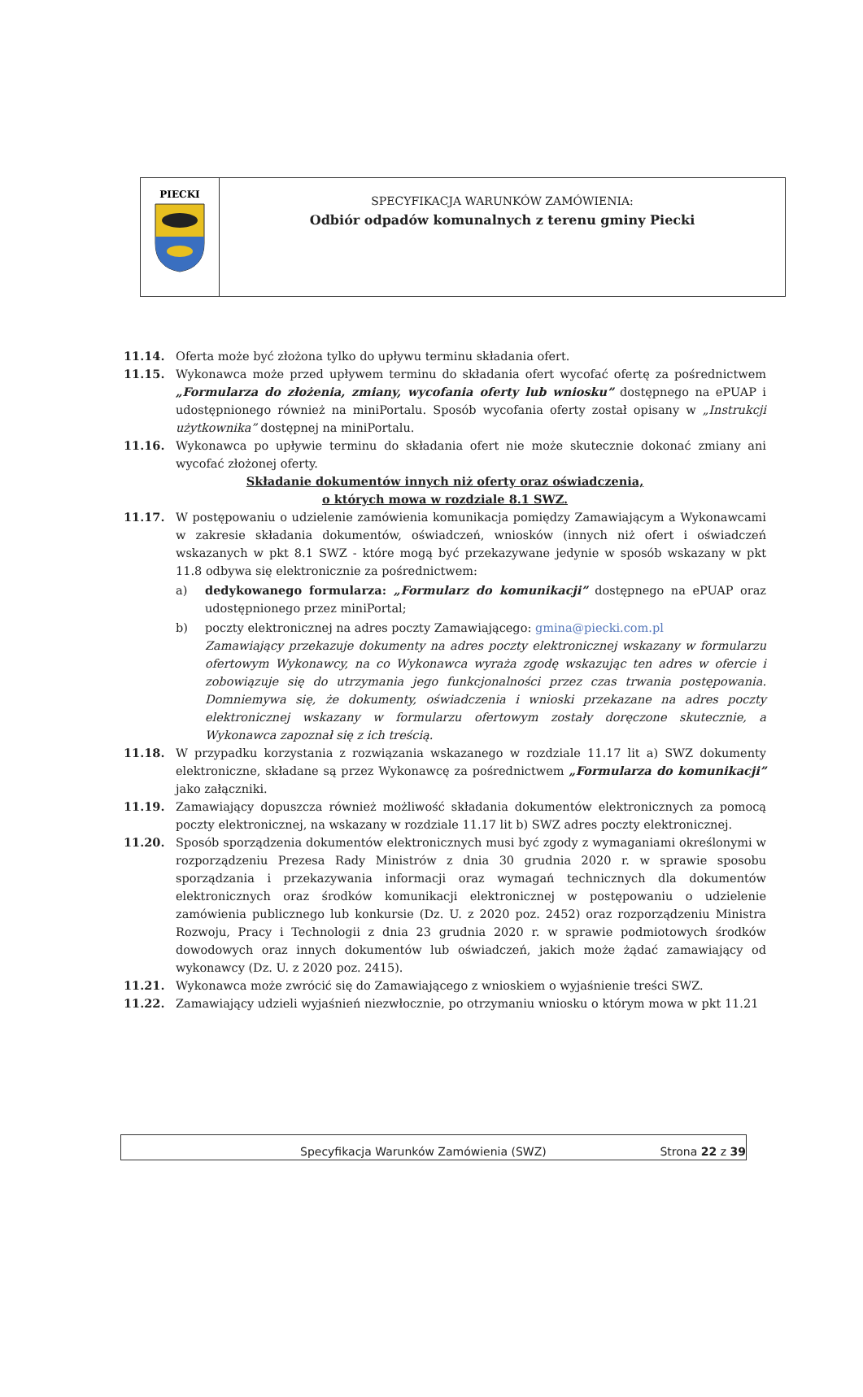PIECKI
SPECYFIKACJA WARUNKÓW ZAMÓWIENIA:
Odbiór odpadów komunalnych z terenu gminy Piecki
11.14. Oferta może być złożona tylko do upływu terminu składania ofert.
11.15. Wykonawca może przed upływem terminu do składania ofert wycofać ofertę za pośrednictwem „Formularza do złożenia, zmiany, wycofania oferty lub wniosku” dostępnego na ePUAP i udostępnionego również na miniPortalu. Sposób wycofania oferty został opisany w „Instrukcji użytkownika” dostępnej na miniPortalu.
11.16. Wykonawca po upływie terminu do składania ofert nie może skutecznie dokonać zmiany ani wycofać złożonej oferty.
Składanie dokumentów innych niż oferty oraz oświadczenia,
o których mowa w rozdziale 8.1 SWZ.
11.17. W postępowaniu o udzielenie zamówienia komunikacja pomiędzy Zamawiającym a Wykonawcami w zakresie składania dokumentów, oświadczeń, wniosków (innych niż ofert i oświadczeń wskazanych w pkt 8.1 SWZ - które mogą być przekazywane jedynie w sposób wskazany w pkt 11.8 odbywa się elektronicznie za pośrednictwem:
a) dedykowanego formularza: „Formularz do komunikacji” dostępnego na ePUAP oraz udostępnionego przez miniPortal;
b) poczty elektronicznej na adres poczty Zamawiającego: gmina@piecki.com.pl
Zamawiający przekazuje dokumenty na adres poczty elektronicznej wskazany w formularzu ofertowym Wykonawcy, na co Wykonawca wyraża zgodę wskazując ten adres w ofercie i zobowiązuje się do utrzymania jego funkcjonalności przez czas trwania postępowania. Domniemywa się, że dokumenty, oświadczenia i wnioski przekazane na adres poczty elektronicznej wskazany w formularzu ofertowym zostały doręczone skutecznie, a Wykonawca zapoznał się z ich treścią.
11.18. W przypadku korzystania z rozwiązania wskazanego w rozdziale 11.17 lit a) SWZ dokumenty elektroniczne, składane są przez Wykonawcę za pośrednictwem „Formularza do komunikacji” jako załączniki.
11.19. Zamawiający dopuszcza również możliwość składania dokumentów elektronicznych za pomocą poczty elektronicznej, na wskazany w rozdziale 11.17 lit b) SWZ adres poczty elektronicznej.
11.20. Sposób sporządzenia dokumentów elektronicznych musi być zgody z wymaganiami określonymi w rozporządzeniu Prezesa Rady Ministrów z dnia 30 grudnia 2020 r. w sprawie sposobu sporządzania i przekazywania informacji oraz wymagań technicznych dla dokumentów elektronicznych oraz środków komunikacji elektronicznej w postępowaniu o udzielenie zamówienia publicznego lub konkursie (Dz. U. z 2020 poz. 2452) oraz rozporządzeniu Ministra Rozwoju, Pracy i Technologii z dnia 23 grudnia 2020 r. w sprawie podmiotowych środków dowodowych oraz innych dokumentów lub oświadczeń, jakich może żądać zamawiający od wykonawcy (Dz. U. z 2020 poz. 2415).
11.21. Wykonawca może zwrócić się do Zamawiającego z wnioskiem o wyjaśnienie treści SWZ.
11.22. Zamawiający udzieli wyjaśnień niezwłocznie, po otrzymaniu wniosku o którym mowa w pkt 11.21
Specyfikacja Warunków Zamówienia (SWZ) Strona 22 z 39